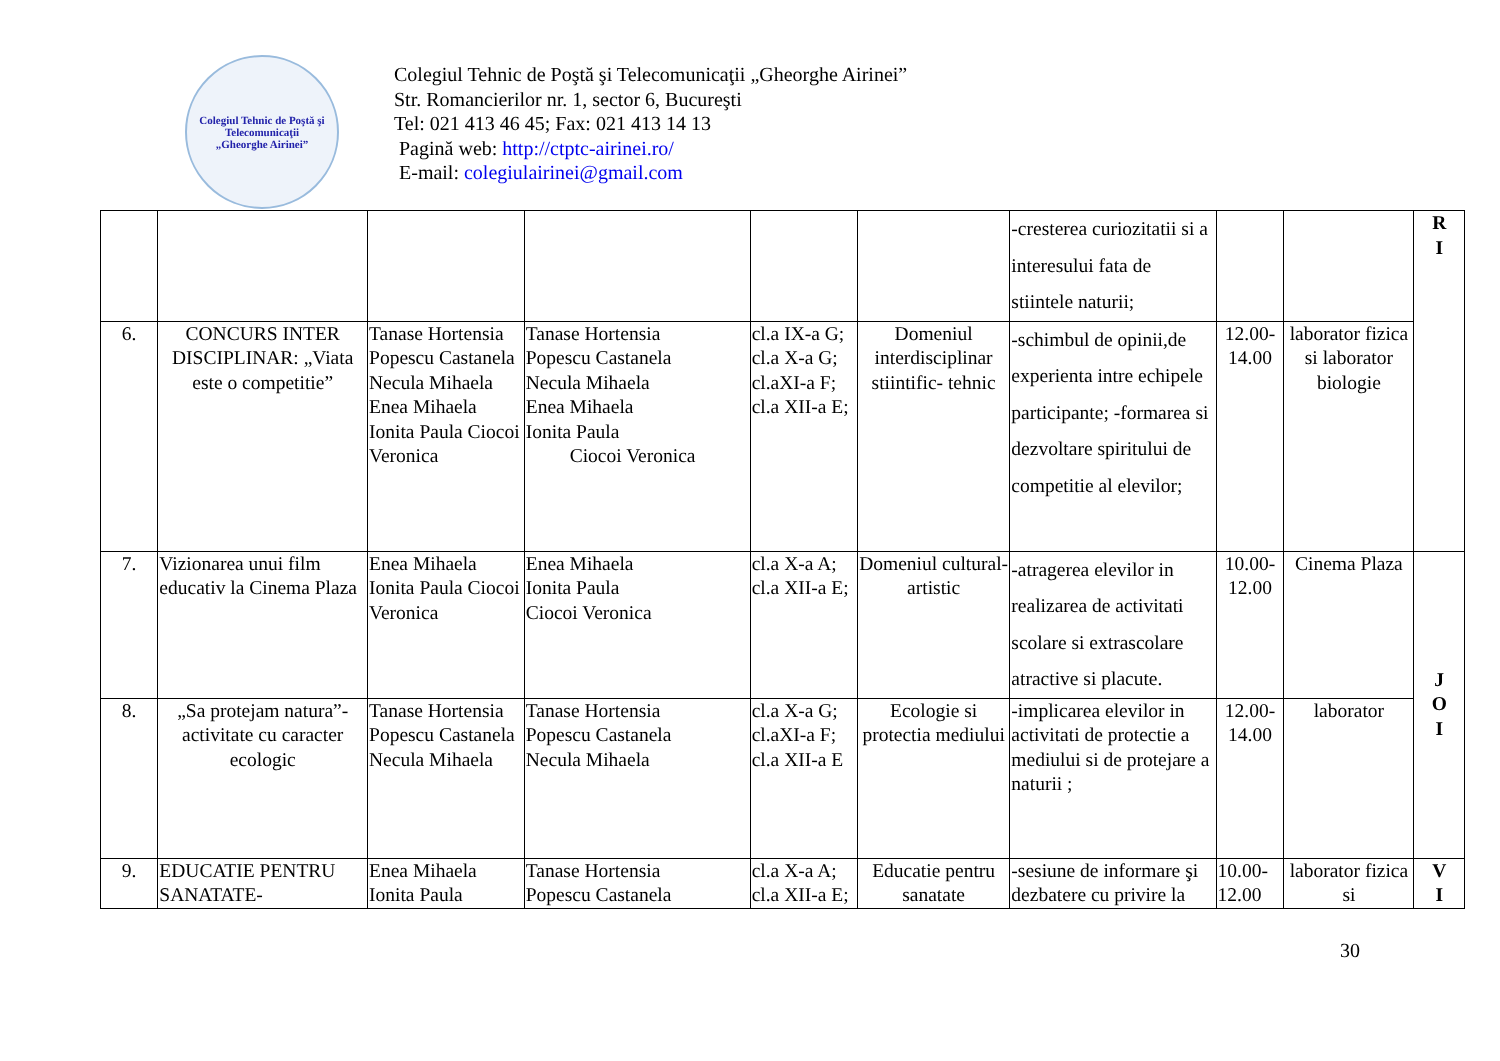Colegiul Tehnic de Poştă şi Telecomunicaţii
„Gheorghe Airinei”
Colegiul Tehnic de Poştă şi Telecomunicaţii „Gheorghe Airinei”
Str. Romancierilor nr. 1, sector 6, Bucureşti
Tel: 021 413 46 45; Fax: 021 413 14 13
Pagină web: http://ctptc-airinei.ro/
E-mail: colegiulairinei@gmail.com
| | | | | | | -cresterea curiozitatii si a interesului fata de stiintele naturii; | | | R I |
| 6. | CONCURS INTER DISCIPLINAR: „Viata este o competitie” | Tanase Hortensia Popescu Castanela Necula Mihaela Enea Mihaela Ionita Paula Ciocoi Veronica | Tanase Hortensia Popescu Castanela Necula Mihaela Enea Mihaela Ionita Paula Ciocoi Veronica | cl.a IX-a G; cl.a X-a G; cl.aXI-a F; cl.a XII-a E; | Domeniul interdisciplinar stiintific- tehnic | -schimbul de opinii,de experienta intre echipele participante; -formarea si dezvoltare spiritului de competitie al elevilor; | 12.00-14.00 | laborator fizica si laborator biologie | |
| 7. | Vizionarea unui film educativ la Cinema Plaza | Enea Mihaela Ionita Paula Ciocoi Veronica | Enea Mihaela Ionita Paula Ciocoi Veronica | cl.a X-a A; cl.a XII-a E; | Domeniul cultural-artistic | -atragerea elevilor in realizarea de activitati scolare si extrascolare atractive si placute. | 10.00-12.00 | Cinema Plaza | J O I |
| 8. | „Sa protejam natura”-activitate cu caracter ecologic | Tanase Hortensia Popescu Castanela Necula Mihaela | Tanase Hortensia Popescu Castanela Necula Mihaela | cl.a X-a G; cl.aXI-a F; cl.a XII-a E | Ecologie si protectia mediului | -implicarea elevilor in activitati de protectie a mediului si de protejare a naturii ; | 12.00-14.00 | laborator | |
| 9. | EDUCATIE PENTRU SANATATE- | Enea Mihaela Ionita Paula | Tanase Hortensia Popescu Castanela | cl.a X-a A; cl.a XII-a E; | Educatie pentru sanatate | -sesiune de informare şi dezbatere cu privire la | 10.00-12.00 | laborator fizica si | V I |
30